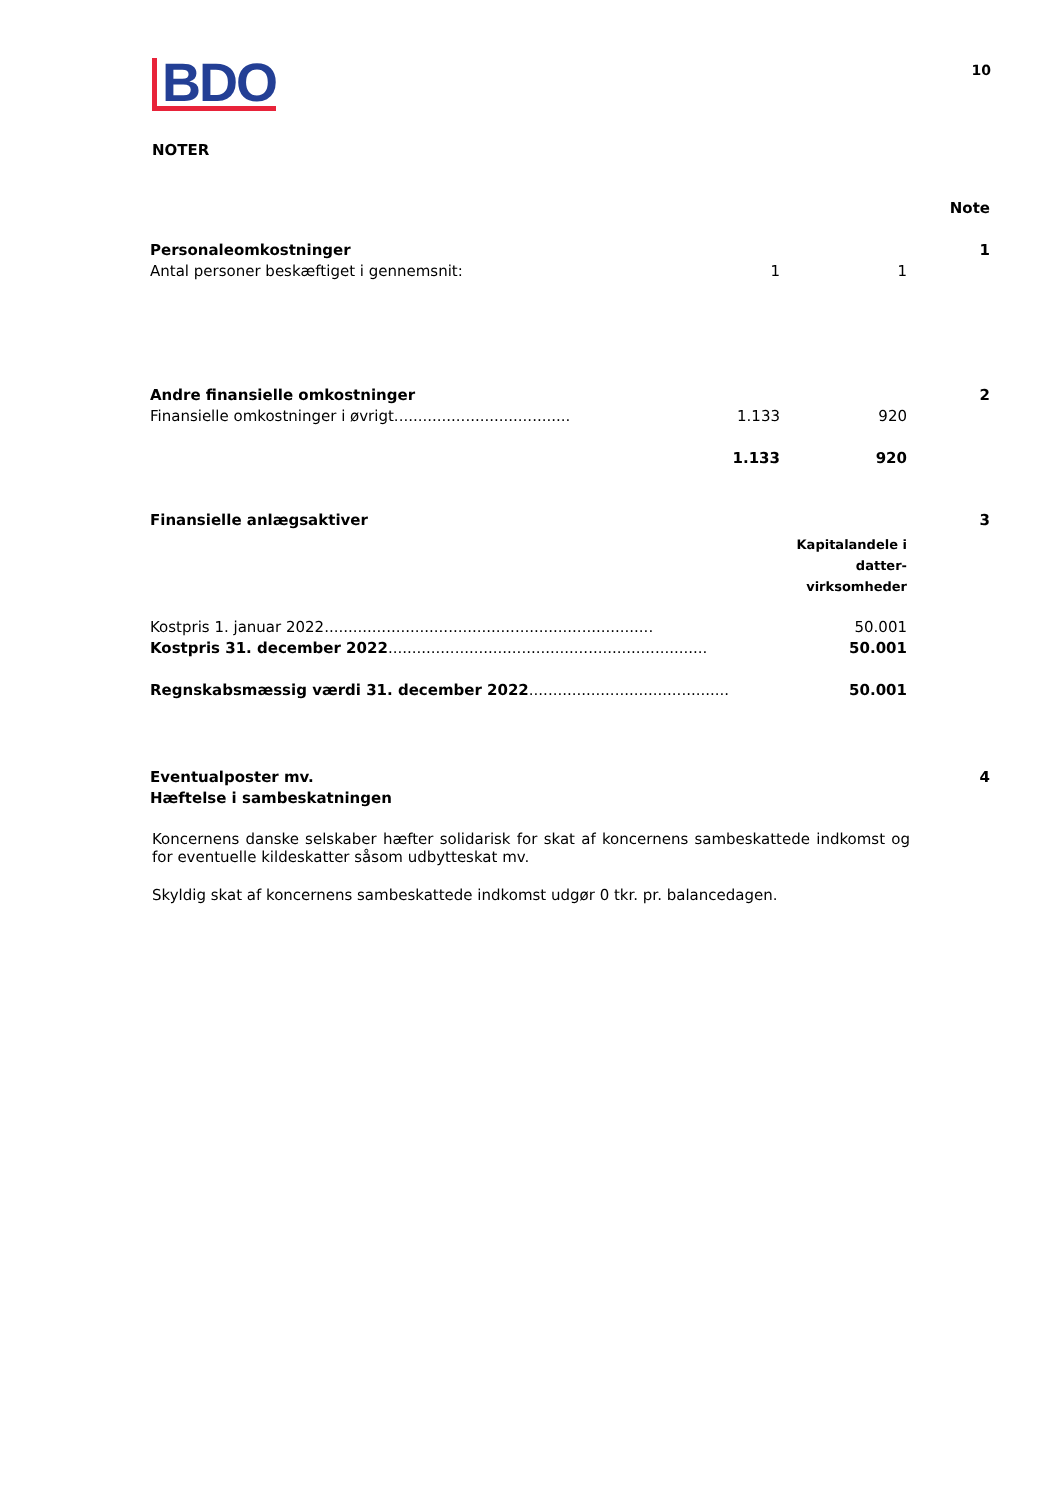BDO
10
NOTER
| | | | Note |
| Personaleomkostninger | | | 1 |
| Antal personer beskæftiget i gennemsnit: | 1 | 1 | |
| Andre finansielle omkostninger | | | 2 |
| Finansielle omkostninger i øvrigt..................................... | 1.133 | 920 | |
| | 1.133 | 920 | |
| Finansielle anlægsaktiver | | | 3 |
| | | Kapitalandele i datter- virksomheder | |
| Kostpris 1. januar 2022..................................................................... | | 50.001 | |
| Kostpris 31. december 2022 ................................................................... | | 50.001 | |
| Regnskabsmæssig værdi 31. december 2022 .......................................... | | 50.001 | |
| Eventualposter mv. | | | 4 |
| Hæftelse i sambeskatningen | | | |
Koncernens danske selskaber hæfter solidarisk for skat af koncernens sambeskattede indkomst og for eventuelle kildeskatter såsom udbytteskat mv.
Skyldig skat af koncernens sambeskattede indkomst udgør 0 tkr. pr. balancedagen.